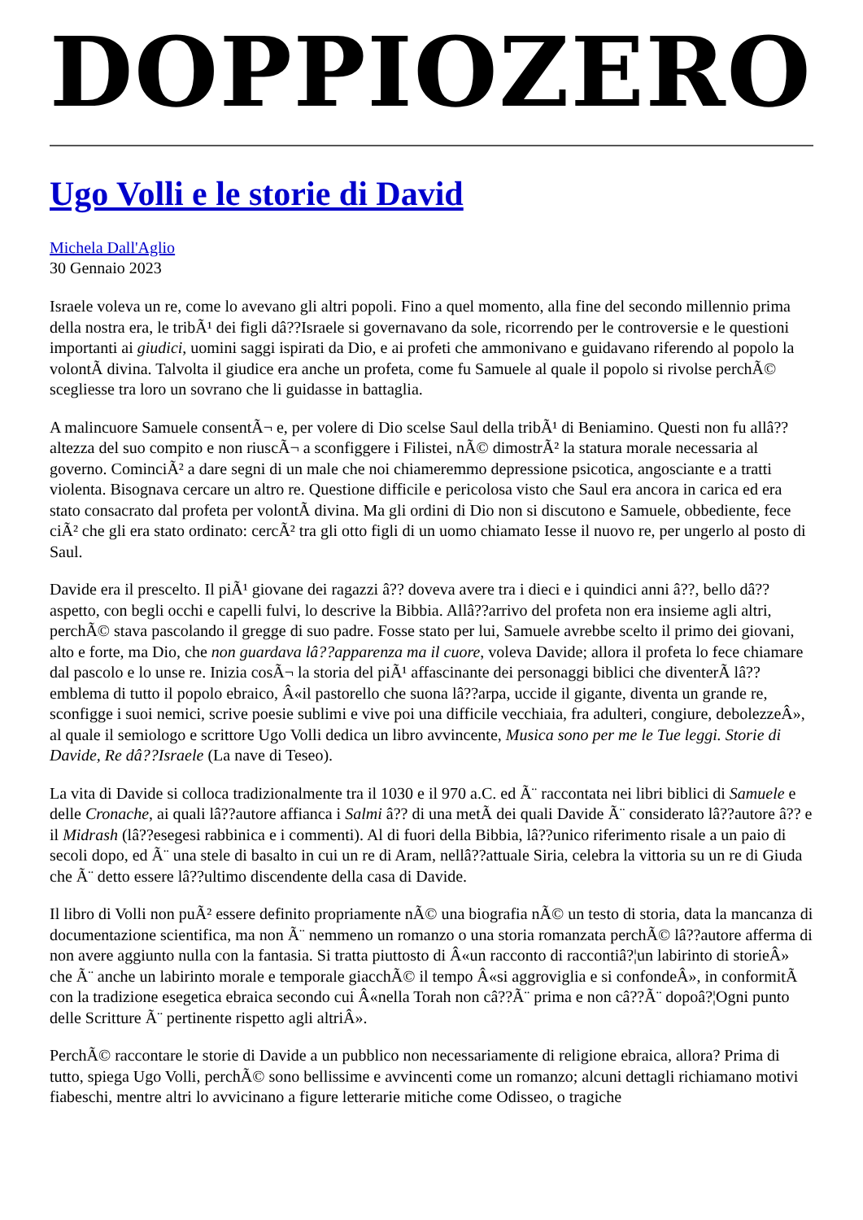DOPPIOZERO
Ugo Volli e le storie di David
Michela Dall'Aglio
30 Gennaio 2023
Israele voleva un re, come lo avevano gli altri popoli. Fino a quel momento, alla fine del secondo millennio prima della nostra era, le tribÃ¹ dei figli dâ??Israele si governavano da sole, ricorrendo per le controversie e le questioni importanti ai giudici, uomini saggi ispirati da Dio, e ai profeti che ammonivano e guidavano riferendo al popolo la volontÃ divina. Talvolta il giudice era anche un profeta, come fu Samuele al quale il popolo si rivolse perchÃ© scegliesse tra loro un sovrano che li guidasse in battaglia.
A malincuore Samuele consentÃ¬ e, per volere di Dio scelse Saul della tribÃ¹ di Beniamino. Questi non fu allâ??altezza del suo compito e non riuscÃ¬ a sconfiggere i Filistei, nÃ© dimostrÃ² la statura morale necessaria al governo. CominciÃ² a dare segni di un male che noi chiameremmo depressione psicotica, angosciante e a tratti violenta. Bisognava cercare un altro re. Questione difficile e pericolosa visto che Saul era ancora in carica ed era stato consacrato dal profeta per volontÃ divina. Ma gli ordini di Dio non si discutono e Samuele, obbediente, fece ciÃ² che gli era stato ordinato: cercÃ² tra gli otto figli di un uomo chiamato Iesse il nuovo re, per ungerlo al posto di Saul.
Davide era il prescelto. Il piÃ¹ giovane dei ragazzi â?? doveva avere tra i dieci e i quindici anni â??, bello dâ??aspetto, con begli occhi e capelli fulvi, lo descrive la Bibbia. Allâ??arrivo del profeta non era insieme agli altri, perchÃ© stava pascolando il gregge di suo padre. Fosse stato per lui, Samuele avrebbe scelto il primo dei giovani, alto e forte, ma Dio, che non guardava lâ??apparenza ma il cuore, voleva Davide; allora il profeta lo fece chiamare dal pascolo e lo unse re. Inizia cosÃ¬ la storia del piÃ¹ affascinante dei personaggi biblici che diventerÃ lâ??emblema di tutto il popolo ebraico, Â«il pastorello che suona lâ??arpa, uccide il gigante, diventa un grande re, sconfigge i suoi nemici, scrive poesie sublimi e vive poi una difficile vecchiaia, fra adulteri, congiure, debolezzeÂ», al quale il semiologo e scrittore Ugo Volli dedica un libro avvincente, Musica sono per me le Tue leggi. Storie di Davide, Re dâ??Israele (La nave di Teseo).
La vita di Davide si colloca tradizionalmente tra il 1030 e il 970 a.C. ed Ã¨ raccontata nei libri biblici di Samuele e delle Cronache, ai quali lâ??autore affianca i Salmi â?? di una metÃ dei quali Davide Ã¨ considerato lâ??autore â?? e il Midrash (lâ??esegesi rabbinica e i commenti). Al di fuori della Bibbia, lâ??unico riferimento risale a un paio di secoli dopo, ed Ã¨ una stele di basalto in cui un re di Aram, nellâ??attuale Siria, celebra la vittoria su un re di Giuda che Ã¨ detto essere lâ??ultimo discendente della casa di Davide.
Il libro di Volli non puÃ² essere definito propriamente nÃ© una biografia nÃ© un testo di storia, data la mancanza di documentazione scientifica, ma non Ã¨ nemmeno un romanzo o una storia romanzata perchÃ© lâ??autore afferma di non avere aggiunto nulla con la fantasia. Si tratta piuttosto di Â«un racconto di raccontiâ?¦un labirinto di storieÂ» che Ã¨ anche un labirinto morale e temporale giacchÃ© il tempo Â«si aggroviglia e si confondeÂ», in conformitÃ con la tradizione esegetica ebraica secondo cui Â«nella Torah non câ??Ã¨ prima e non câ??Ã¨ dopoâ?¦Ogni punto delle Scritture Ã¨ pertinente rispetto agli altriÂ».
PerchÃ© raccontare le storie di Davide a un pubblico non necessariamente di religione ebraica, allora? Prima di tutto, spiega Ugo Volli, perchÃ© sono bellissime e avvincenti come un romanzo; alcuni dettagli richiamano motivi fiabeschi, mentre altri lo avvicinano a figure letterarie mitiche come Odisseo, o tragiche